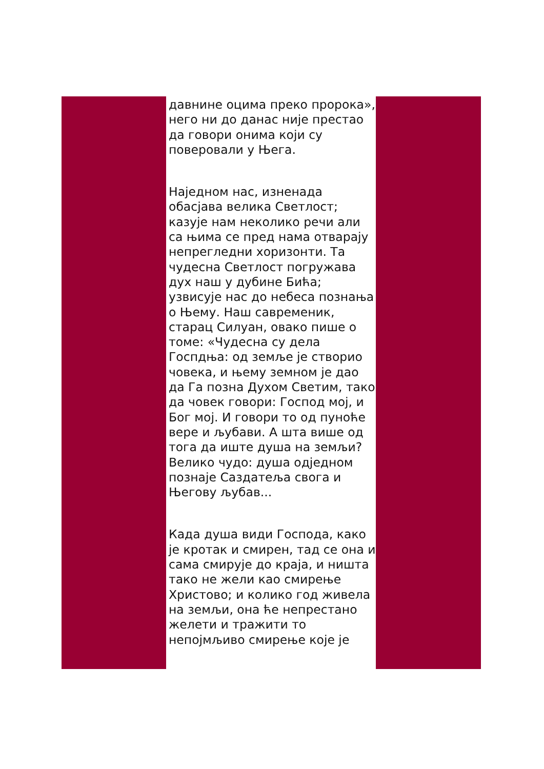давнине оцима преко пророка», него ни до данас није престао да говори онима који су поверовали у Њега.
Наједном нас, изненада обасјава велика Светлост; казује нам неколико речи али са њима се пред нама отварају непрегледни хоризонти. Та чудесна Светлост погружава дух наш у дубине Бића; узвисује нас до небеса познања о Њему. Наш савременик, старац Силуан, овако пише о томе: «Чудесна су дела Госпдња: од земље је створио човека, и њему земном је дао да Га позна Духом Светим, тако да човек говори: Господ мој, и Бог мој. И говори то од пуноће вере и љубави. А шта више од тога да иште душа на земљи? Велико чудо: душа одједном познаје Саздатеља свога и Његову љубав...
Када душа види Господа, како је кротак и смирен, тад се она и сама смирује до краја, и ништа тако не жели као смирење Христово; и колико год живела на земљи, она ће непрестано желети и тражити то непојмљиво смирење које је